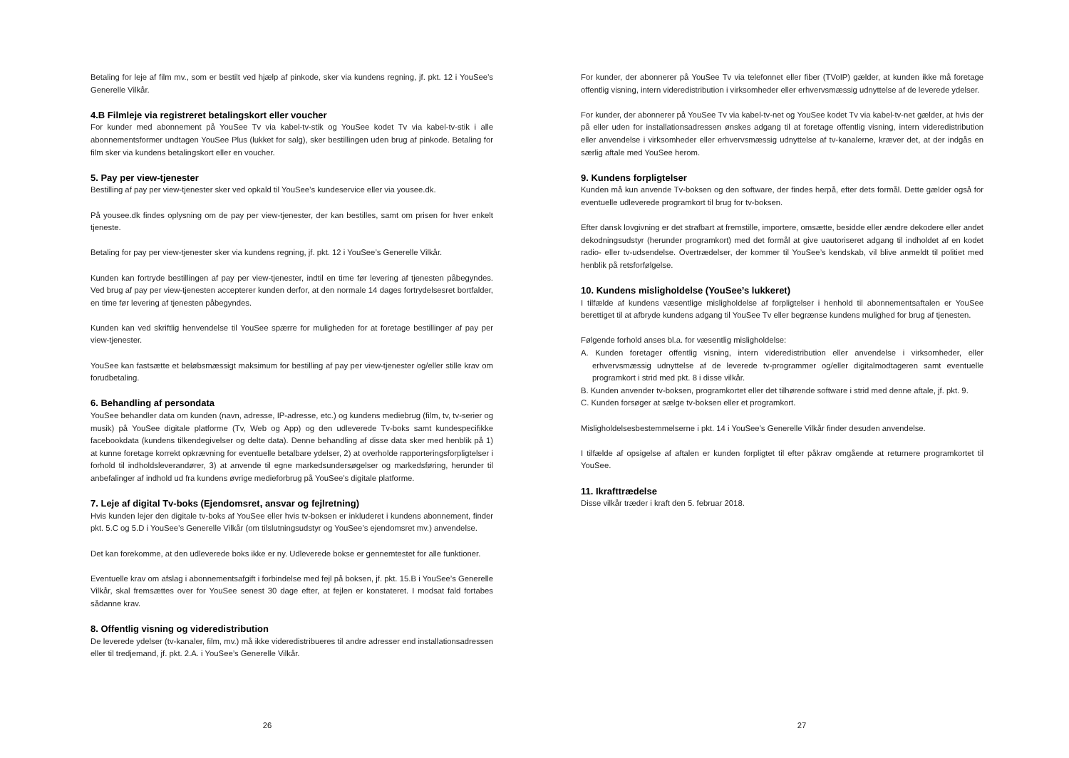Betaling for leje af film mv., som er bestilt ved hjælp af pinkode, sker via kundens regning, jf. pkt. 12 i YouSee’s Generelle Vilkår.
4.B Filmleje via registreret betalingskort eller voucher
For kunder med abonnement på YouSee Tv via kabel-tv-stik og YouSee kodet Tv via kabel-tv-stik i alle abonnementsformer undtagen YouSee Plus (lukket for salg), sker bestillingen uden brug af pinkode. Betaling for film sker via kundens betalingskort eller en voucher.
5. Pay per view-tjenester
Bestilling af pay per view-tjenester sker ved opkald til YouSee’s kundeservice eller via yousee.dk.
På yousee.dk findes oplysning om de pay per view-tjenester, der kan bestilles, samt om prisen for hver enkelt tjeneste.
Betaling for pay per view-tjenester sker via kundens regning, jf. pkt. 12 i YouSee’s Generelle Vilkår.
Kunden kan fortryde bestillingen af pay per view-tjenester, indtil en time før levering af tjenesten påbegyndes. Ved brug af pay per view-tjenesten accepterer kunden derfor, at den normale 14 dages fortrydelsesret bortfalder, en time før levering af tjenesten påbegyndes.
Kunden kan ved skriftlig henvendelse til YouSee spærre for muligheden for at foretage bestillinger af pay per view-tjenester.
YouSee kan fastsætte et beløbsmæssigt maksimum for bestilling af pay per view-tjenester og/eller stille krav om forudbetaling.
6. Behandling af persondata
YouSee behandler data om kunden (navn, adresse, IP-adresse, etc.) og kundens mediebrug (film, tv, tv-serier og musik) på YouSee digitale platforme (Tv, Web og App) og den udleverede Tv-boks samt kundespecifikke facebookdata (kundens tilkendegivelser og delte data). Denne behandling af disse data sker med henblik på 1) at kunne foretage korrekt opkrævning for eventuelle betalbare ydelser, 2) at overholde rapporteringsforpligtelser i forhold til indholdsleverandører, 3) at anvende til egne markedsundersøgelser og markedsføring, herunder til anbefalinger af indhold ud fra kundens øvrige medieforbrug på YouSee’s digitale platforme.
7. Leje af digital Tv-boks (Ejendomsret, ansvar og fejlretning)
Hvis kunden lejer den digitale tv-boks af YouSee eller hvis tv-boksen er inkluderet i kundens abonnement, finder pkt. 5.C og 5.D i YouSee’s Generelle Vilkår (om tilslutningsudstyr og YouSee’s ejendomsret mv.) anvendelse.
Det kan forekomme, at den udleverede boks ikke er ny. Udleverede bokse er gennemtestet for alle funktioner.
Eventuelle krav om afslag i abonnementsafgift i forbindelse med fejl på boksen, jf. pkt. 15.B i YouSee’s Generelle Vilkår, skal fremsættes over for YouSee senest 30 dage efter, at fejlen er konstateret. I modsat fald fortabes sådanne krav.
8. Offentlig visning og videredistribution
De leverede ydelser (tv-kanaler, film, mv.) må ikke videredistribueres til andre adresser end installationsadressen eller til tredjemand, jf. pkt. 2.A. i YouSee’s Generelle Vilkår.
26
For kunder, der abonnerer på YouSee Tv via telefonnet eller fiber (TVoIP) gælder, at kunden ikke må foretage offentlig visning, intern videredistribution i virksomheder eller erhvervsmæssig udnyttelse af de leverede ydelser.
For kunder, der abonnerer på YouSee Tv via kabel-tv-net og YouSee kodet Tv via kabel-tv-net gælder, at hvis der på eller uden for installationsadressen ønskes adgang til at foretage offentlig visning, intern videredistribution eller anvendelse i virksomheder eller erhvervsmæssig udnyttelse af tv-kanalerne, kræver det, at der indgås en særlig aftale med YouSee herom.
9. Kundens forpligtelser
Kunden må kun anvende Tv-boksen og den software, der findes herpå, efter dets formål. Dette gælder også for eventuelle udleverede programkort til brug for tv-boksen.
Efter dansk lovgivning er det strafbart at fremstille, importere, omsætte, besidde eller ændre dekodere eller andet dekodningsudstyr (herunder programkort) med det formål at give uautoriseret adgang til indholdet af en kodet radio- eller tv-udsendelse. Overtrædelser, der kommer til YouSee’s kendskab, vil blive anmeldt til politiet med henblik på retsforfølgelse.
10. Kundens misligholdelse (YouSee’s lukkeret)
I tilfælde af kundens væsentlige misligholdelse af forpligtelser i henhold til abonnementsaftalen er YouSee berettiget til at afbryde kundens adgang til YouSee Tv eller begrænse kundens mulighed for brug af tjenesten.
Følgende forhold anses bl.a. for væsentlig misligholdelse:
A. Kunden foretager offentlig visning, intern videredistribution eller anvendelse i virksomheder, eller erhvervsmæssig udnyttelse af de leverede tv-programmer og/eller digitalmodtageren samt eventuelle programkort i strid med pkt. 8 i disse vilkår.
B. Kunden anvender tv-boksen, programkortet eller det tilhørende software i strid med denne aftale, jf. pkt. 9.
C. Kunden forsøger at sælge tv-boksen eller et programkort.
Misligholdelsesbestemmelserne i pkt. 14 i YouSee’s Generelle Vilkår finder desuden anvendelse.
I tilfælde af opsigelse af aftalen er kunden forpligtet til efter påkrav omgående at returnere programkortet til YouSee.
11. Ikrafttrædelse
Disse vilkår træder i kraft den 5. februar 2018.
27